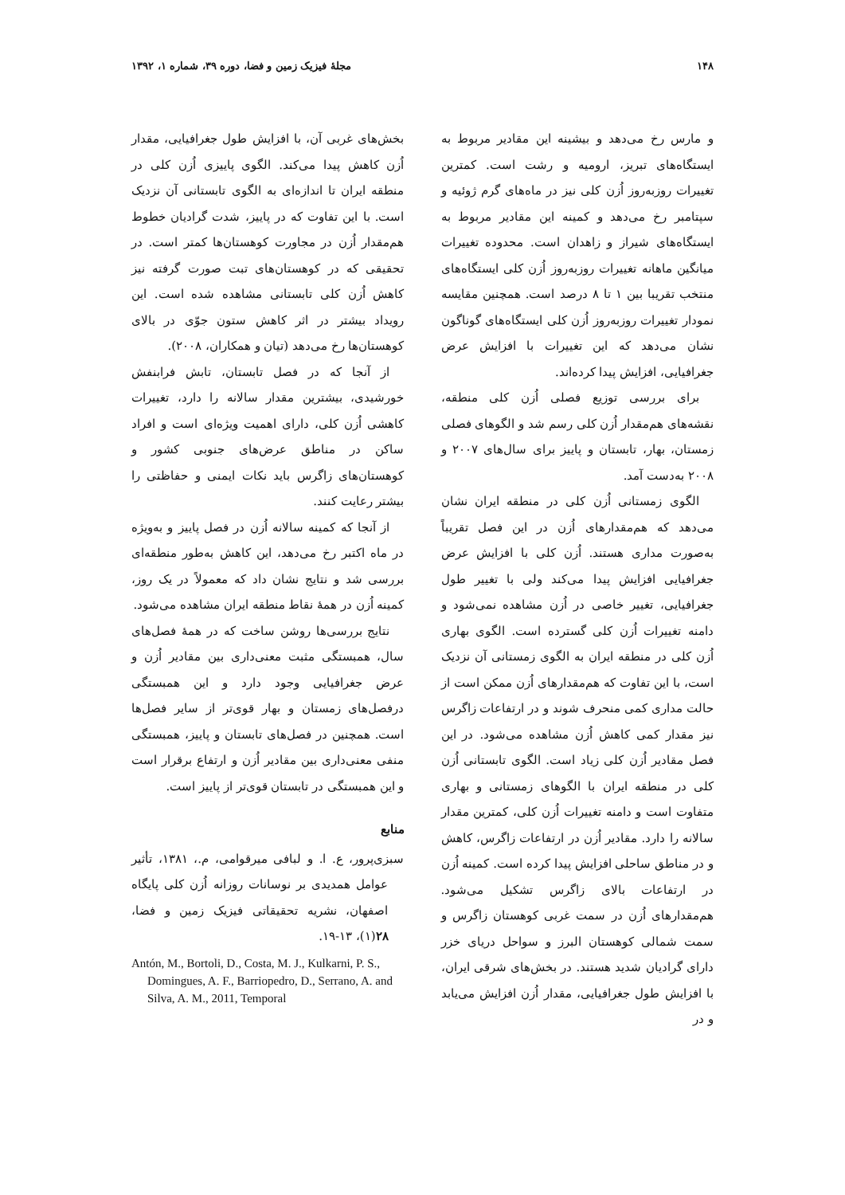۱۴۸ مجلهٔ فیزیک زمین و فضا، دوره ۳۹، شماره ۱، ۱۳۹۲
و مارس رخ می‌دهد و بیشینه این مقادیر مربوط به ایستگاه‌های تبریز، ارومیه و رشت است. کمترین تغییرات روزبه‌روز اُزن کلی نیز در ماه‌های گرم ژوئیه و سپتامبر رخ می‌دهد و کمینه این مقادیر مربوط به ایستگاه‌های شیراز و زاهدان است. محدوده تغییرات میانگین ماهانه تغییرات روزبه‌روز اُزن کلی ایستگاه‌های منتخب تقریبا بین ۱ تا ۸ درصد است. همچنین مقایسه نمودار تغییرات روزبه‌روز اُزن کلی ایستگاه‌های گوناگون نشان می‌دهد که این تغییرات با افزایش عرض جغرافیایی، افزایش پیدا کرده‌اند.
برای بررسی توزیع فصلی اُزن کلی منطقه، نقشه‌های هم‌مقدار اُزن کلی رسم شد و الگوهای فصلی زمستان، بهار، تابستان و پاییز برای سال‌های ۲۰۰۷ و ۲۰۰۸ به‌دست آمد.
الگوی زمستانی اُزن کلی در منطقه ایران نشان می‌دهد که هم‌مقدارهای اُزن در این فصل تقریباً به‌صورت مداری هستند. اُزن کلی با افزایش عرض جغرافیایی افزایش پیدا می‌کند ولی با تغییر طول جغرافیایی، تغییر خاصی در اُزن مشاهده نمی‌شود و دامنه تغییرات اُزن کلی گسترده است. الگوی بهاری اُزن کلی در منطقه ایران به الگوی زمستانی آن نزدیک است، با این تفاوت که هم‌مقدارهای اُزن ممکن است از حالت مداری کمی منحرف شوند و در ارتفاعات زاگرس نیز مقدار کمی کاهش اُزن مشاهده می‌شود. در این فصل مقادیر اُزن کلی زیاد است. الگوی تابستانی اُزن کلی در منطقه ایران با الگوهای زمستانی و بهاری متفاوت است و دامنه تغییرات اُزن کلی، کمترین مقدار سالانه را دارد. مقادیر اُزن در ارتفاعات زاگرس، کاهش و در مناطق ساحلی افزایش پیدا کرده است. کمینه اُزن در ارتفاعات بالای زاگرس تشکیل می‌شود. هم‌مقدارهای اُزن در سمت غربی کوهستان زاگرس و سمت شمالی کوهستان البرز و سواحل دریای خزر دارای گرادیان شدید هستند. در بخش‌های شرقی ایران، با افزایش طول جغرافیایی، مقدار اُزن افزایش می‌یابد و در
بخش‌های غربی آن، با افزایش طول جغرافیایی، مقدار اُزن کاهش پیدا می‌کند. الگوی پاییزی اُزن کلی در منطقه ایران تا اندازه‌ای به الگوی تابستانی آن نزدیک است. با این تفاوت که در پاییز، شدت گرادیان خطوط هم‌مقدار اُزن در مجاورت کوهستان‌ها کمتر است. در تحقیقی که در کوهستان‌های تبت صورت گرفته نیز کاهش اُزن کلی تابستانی مشاهده شده است. این رویداد بیشتر در اثر کاهش ستون جوّی در بالای کوهستان‌ها رخ می‌دهد (تیان و همکاران، ۲۰۰۸).
از آنجا که در فصل تابستان، تابش فرابنفش خورشیدی، بیشترین مقدار سالانه را دارد، تغییرات کاهشی اُزن کلی، دارای اهمیت ویژه‌ای است و افراد ساکن در مناطق عرض‌های جنوبی کشور و کوهستان‌های زاگرس باید نکات ایمنی و حفاظتی را بیشتر رعایت کنند.
از آنجا که کمینه سالانه اُزن در فصل پاییز و به‌ویژه در ماه اکتبر رخ می‌دهد، این کاهش به‌طور منطقه‌ای بررسی شد و نتایج نشان داد که معمولاً در یک روز، کمینه اُزن در همهٔ نقاط منطقه ایران مشاهده می‌شود.
نتایج بررسی‌ها روشن ساخت که در همهٔ فصل‌های سال، همبستگی مثبت معنی‌داری بین مقادیر اُزن و عرض جغرافیایی وجود دارد و این همبستگی درفصل‌های زمستان و بهار قوی‌تر از سایر فصل‌ها است. همچنین در فصل‌های تابستان و پاییز، همبستگی منفی معنی‌داری بین مقادیر اُزن و ارتفاع برقرار است و این همبستگی در تابستان قوی‌تر از پاییز است.
منابع
سبزی‌پرور، ع. ا. و لبافی میرقوامی، م.، ۱۳۸۱، تأثیر عوامل همدیدی بر نوسانات روزانه اُزن کلی پایگاه اصفهان، نشریه تحقیقاتی فیزیک زمین و فضا، ۲۸(۱)، ۱۳-۱۹.
Antón, M., Bortoli, D., Costa, M. J., Kulkarni, P. S., Domingues, A. F., Barriopedro, D., Serrano, A. and Silva, A. M., 2011, Temporal